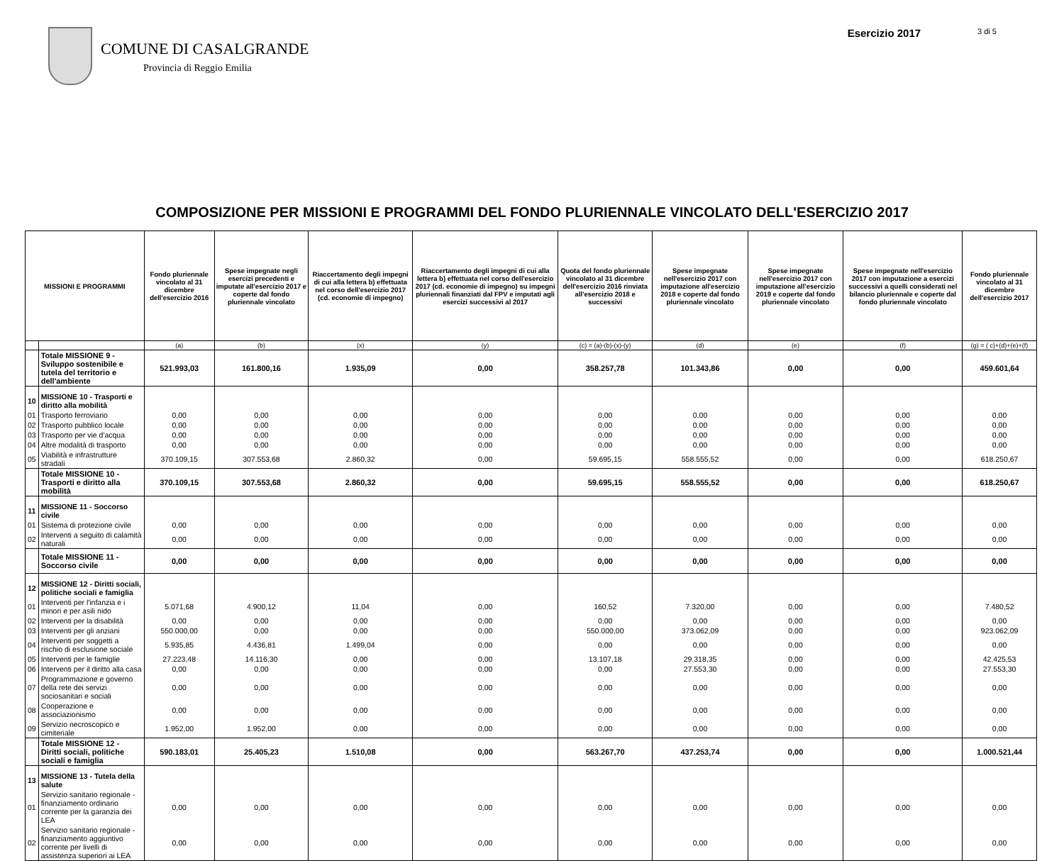COMUNE DI CASALGRANDE
Provincia di Reggio Emilia
Esercizio 2017
3 di 5
COMPOSIZIONE PER MISSIONI E PROGRAMMI DEL FONDO PLURIENNALE VINCOLATO DELL'ESERCIZIO 2017
| MISSIONI E PROGRAMMI | | Fondo pluriennale vincolato al 31 dicembre dell'esercizio 2016 | Spese impegnate negli esercizi precedenti e imputate all'esercizio 2017 e coperte dal fondo pluriennale vincolato | Riaccertamento degli impegni di cui alla lettera b) effettuata nel corso dell'esercizio 2017 (cd. economie di impegno) | Riaccertamento degli impegni di cui alla lettera b) effettuata nel corso dell'esercizio 2017 (cd. economie di impegno) su impegni pluriennali finanziati dal FPV e imputati agli esercizi successivi al 2017 | Quota del fondo pluriennale vincolato al 31 dicembre dell'esercizio 2016 rinviata all'esercizio 2018 e successivi | Spese impegnate nell'esercizio 2017 con imputazione all'esercizio 2018 e coperte dal fondo pluriennale vincolato | Spese impegnate nell'esercizio 2017 con imputazione all'esercizio 2019 e coperte dal fondo pluriennale vincolato | Spese impegnate nell'esercizio 2017 con imputazione a esercizi successivi a quelli considerati nel bilancio pluriennale e coperte dal fondo pluriennale vincolato | Fondo pluriennale vincolato al 31 dicembre dell'esercizio 2017 |
| --- | --- | --- | --- | --- | --- | --- | --- | --- | --- | --- |
| | | (a) | (b) | (x) | (y) | (c) = (a)-(b)-(x)-(y) | (d) | (e) | (f) | (g) = ( c)+(d)+(e)+(f) |
| | Totale MISSIONE 9 - Sviluppo sostenibile e tutela del territorio e dell'ambiente | 521.993,03 | 161.800,16 | 1.935,09 | 0,00 | 358.257,78 | 101.343,86 | 0,00 | 0,00 | 459.601,64 |
| 10 | MISSIONE 10 - Trasporti e diritto alla mobilità | | | | | | | | | |
| 01 | Trasporto ferroviario | 0,00 | 0,00 | 0,00 | 0,00 | 0,00 | 0,00 | 0,00 | 0,00 | 0,00 |
| 02 | Trasporto pubblico locale | 0,00 | 0,00 | 0,00 | 0,00 | 0,00 | 0,00 | 0,00 | 0,00 | 0,00 |
| 03 | Trasporto per vie d'acqua | 0,00 | 0,00 | 0,00 | 0,00 | 0,00 | 0,00 | 0,00 | 0,00 | 0,00 |
| 04 | Altre modalità di trasporto | 0,00 | 0,00 | 0,00 | 0,00 | 0,00 | 0,00 | 0,00 | 0,00 | 0,00 |
| 05 | Viabilità e infrastrutture stradali | 370.109,15 | 307.553,68 | 2.860,32 | 0,00 | 59.695,15 | 558.555,52 | 0,00 | 0,00 | 618.250,67 |
| | Totale MISSIONE 10 - Trasporti e diritto alla mobilità | 370.109,15 | 307.553,68 | 2.860,32 | 0,00 | 59.695,15 | 558.555,52 | 0,00 | 0,00 | 618.250,67 |
| 11 | MISSIONE 11 - Soccorso civile | | | | | | | | | |
| 01 | Sistema di protezione civile | 0,00 | 0,00 | 0,00 | 0,00 | 0,00 | 0,00 | 0,00 | 0,00 | 0,00 |
| 02 | Interventi a seguito di calamità naturali | 0,00 | 0,00 | 0,00 | 0,00 | 0,00 | 0,00 | 0,00 | 0,00 | 0,00 |
| | Totale MISSIONE 11 - Soccorso civile | 0,00 | 0,00 | 0,00 | 0,00 | 0,00 | 0,00 | 0,00 | 0,00 | 0,00 |
| 12 | MISSIONE 12 - Diritti sociali, politiche sociali e famiglia | | | | | | | | | |
| 01 | Interventi per l'infanzia e i minori e per asili nido | 5.071,68 | 4.900,12 | 11,04 | 0,00 | 160,52 | 7.320,00 | 0,00 | 0,00 | 7.480,52 |
| 02 | Interventi per la disabilità | 0,00 | 0,00 | 0,00 | 0,00 | 0,00 | 0,00 | 0,00 | 0,00 | 0,00 |
| 03 | Interventi per gli anziani | 550.000,00 | 0,00 | 0,00 | 0,00 | 550.000,00 | 373.062,09 | 0,00 | 0,00 | 923.062,09 |
| 04 | Interventi per soggetti a rischio di esclusione sociale | 5.935,85 | 4.436,81 | 1.499,04 | 0,00 | 0,00 | 0,00 | 0,00 | 0,00 | 0,00 |
| 05 | Interventi per le famiglie | 27.223,48 | 14.116,30 | 0,00 | 0,00 | 13.107,18 | 29.318,35 | 0,00 | 0,00 | 42.425,53 |
| 06 | Interventi per il diritto alla casa | 0,00 | 0,00 | 0,00 | 0,00 | 0,00 | 27.553,30 | 0,00 | 0,00 | 27.553,30 |
| 07 | Programmazione e governo della rete dei servizi sociosanitari e sociali | 0,00 | 0,00 | 0,00 | 0,00 | 0,00 | 0,00 | 0,00 | 0,00 | 0,00 |
| 08 | Cooperazione e associazionismo | 0,00 | 0,00 | 0,00 | 0,00 | 0,00 | 0,00 | 0,00 | 0,00 | 0,00 |
| 09 | Servizio necroscopico e cimiteriale | 1.952,00 | 1.952,00 | 0,00 | 0,00 | 0,00 | 0,00 | 0,00 | 0,00 | 0,00 |
| | Totale MISSIONE 12 - Diritti sociali, politiche sociali e famiglia | 590.183,01 | 25.405,23 | 1.510,08 | 0,00 | 563.267,70 | 437.253,74 | 0,00 | 0,00 | 1.000.521,44 |
| 13 | MISSIONE 13 - Tutela della salute | | | | | | | | | |
| 01 | Servizio sanitario regionale - finanziamento ordinario corrente per la garanzia dei LEA | 0,00 | 0,00 | 0,00 | 0,00 | 0,00 | 0,00 | 0,00 | 0,00 | 0,00 |
| 02 | Servizio sanitario regionale - finanziamento aggiuntivo corrente per livelli di assistenza superiori ai LEA | 0,00 | 0,00 | 0,00 | 0,00 | 0,00 | 0,00 | 0,00 | 0,00 | 0,00 |